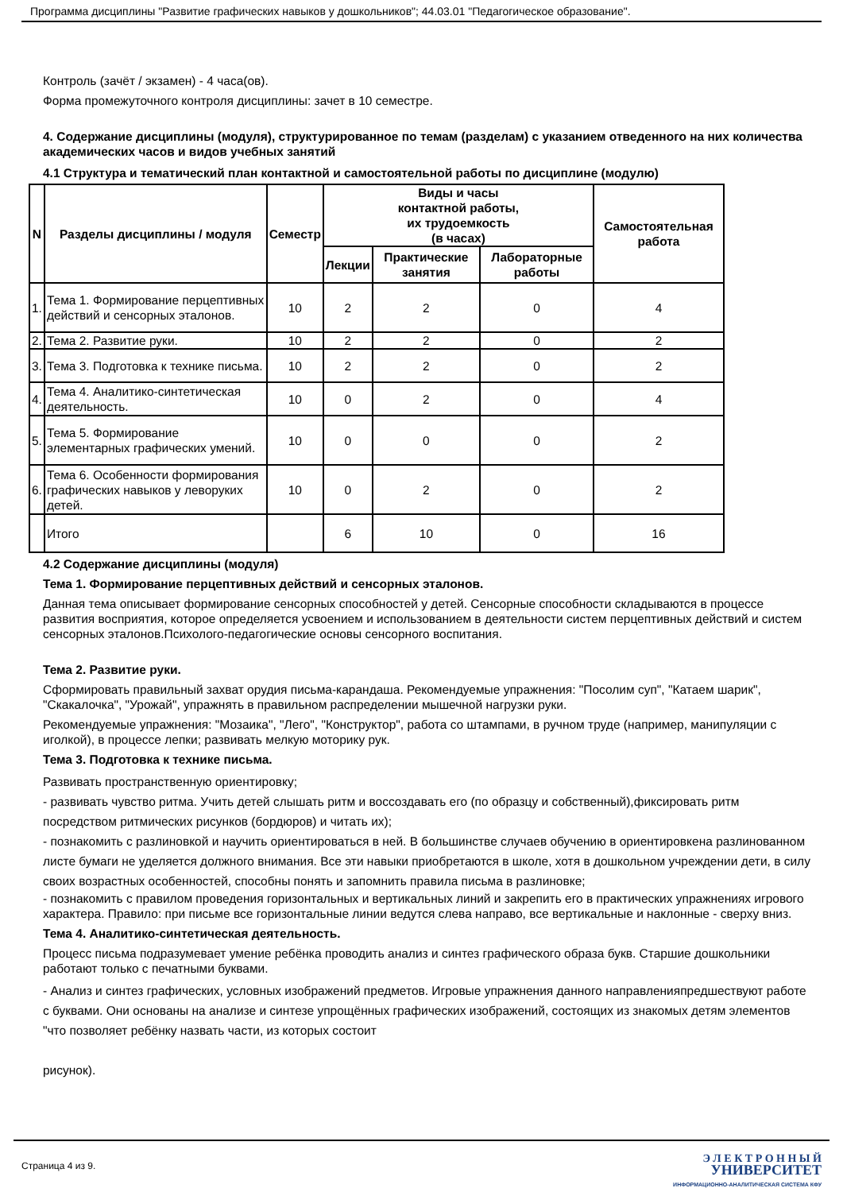Программа дисциплины "Развитие графических навыков у дошкольников"; 44.03.01 "Педагогическое образование".
Контроль (зачёт / экзамен) - 4 часа(ов).
Форма промежуточного контроля дисциплины: зачет в 10 семестре.
4. Содержание дисциплины (модуля), структурированное по темам (разделам) с указанием отведенного на них количества академических часов и видов учебных занятий
4.1 Структура и тематический план контактной и самостоятельной работы по дисциплине (модулю)
| N | Разделы дисциплины / модуля | Семестр | Виды и часы контактной работы, их трудоемкость (в часах) | | | Самостоятельная работа |
| --- | --- | --- | --- | --- | --- | --- |
| | | | Лекции | Практические занятия | Лабораторные работы | |
| 1. | Тема 1. Формирование перцептивных действий и сенсорных эталонов. | 10 | 2 | 2 | 0 | 4 |
| 2. | Тема 2. Развитие руки. | 10 | 2 | 2 | 0 | 2 |
| 3. | Тема 3. Подготовка к технике письма. | 10 | 2 | 2 | 0 | 2 |
| 4. | Тема 4. Аналитико-синтетическая деятельность. | 10 | 0 | 2 | 0 | 4 |
| 5. | Тема 5. Формирование элементарных графических умений. | 10 | 0 | 0 | 0 | 2 |
| 6. | Тема 6. Особенности формирования графических навыков у леворуких детей. | 10 | 0 | 2 | 0 | 2 |
| | Итого | | 6 | 10 | 0 | 16 |
4.2 Содержание дисциплины (модуля)
Тема 1. Формирование перцептивных действий и сенсорных эталонов.
Данная тема описывает формирование сенсорных способностей у детей. Сенсорные способности складываются в процессе развития восприятия, которое определяется усвоением и использованием в деятельности систем перцептивных действий и систем сенсорных эталонов.Психолого-педагогические основы сенсорного воспитания.
Тема 2. Развитие руки.
Сформировать правильный захват орудия письма-карандаша. Рекомендуемые упражнения: "Посолим суп", "Катаем шарик", "Скакалочка", "Урожай", упражнять в правильном распределении мышечной нагрузки руки.
Рекомендуемые упражнения: "Мозаика", "Лего", "Конструктор", работа со штампами, в ручном труде (например, манипуляции с иголкой), в процессе лепки; развивать мелкую моторику рук.
Тема 3. Подготовка к технике письма.
Развивать пространственную ориентировку;
- развивать чувство ритма. Учить детей слышать ритм и воссоздавать его (по образцу и собственный),фиксировать ритм посредством ритмических рисунков (бордюров) и читать их);
- познакомить с разлиновкой и научить ориентироваться в ней. В большинстве случаев обучению в ориентировкена разлинованном листе бумаги не уделяется должного внимания. Все эти навыки приобретаются в школе, хотя в дошкольном учреждении дети, в силу своих возрастных особенностей, способны понять и запомнить правила письма в разлиновке;
- познакомить с правилом проведения горизонтальных и вертикальных линий и закрепить его в практических упражнениях игрового характера. Правило: при письме все горизонтальные линии ведутся слева направо, все вертикальные и наклонные - сверху вниз.
Тема 4. Аналитико-синтетическая деятельность.
Процесс письма подразумевает умение ребёнка проводить анализ и синтез графического образа букв. Старшие дошкольники работают только с печатными буквами.
- Анализ и синтез графических, условных изображений предметов. Игровые упражнения данного направленияпредшествуют работе с буквами. Они основаны на анализе и синтезе упрощённых графических изображений, состоящих из знакомых детям элементов "что позволяет ребёнку назвать части, из которых состоит
рисунок).
Страница 4 из 9.
Э Л Е К Т Р О Н Н Ы Й
УНИВЕРСИТЕТ
ИНФОРМАЦИОННО-АНАЛИТИЧЕСКАЯ СИСТЕМА КФУ